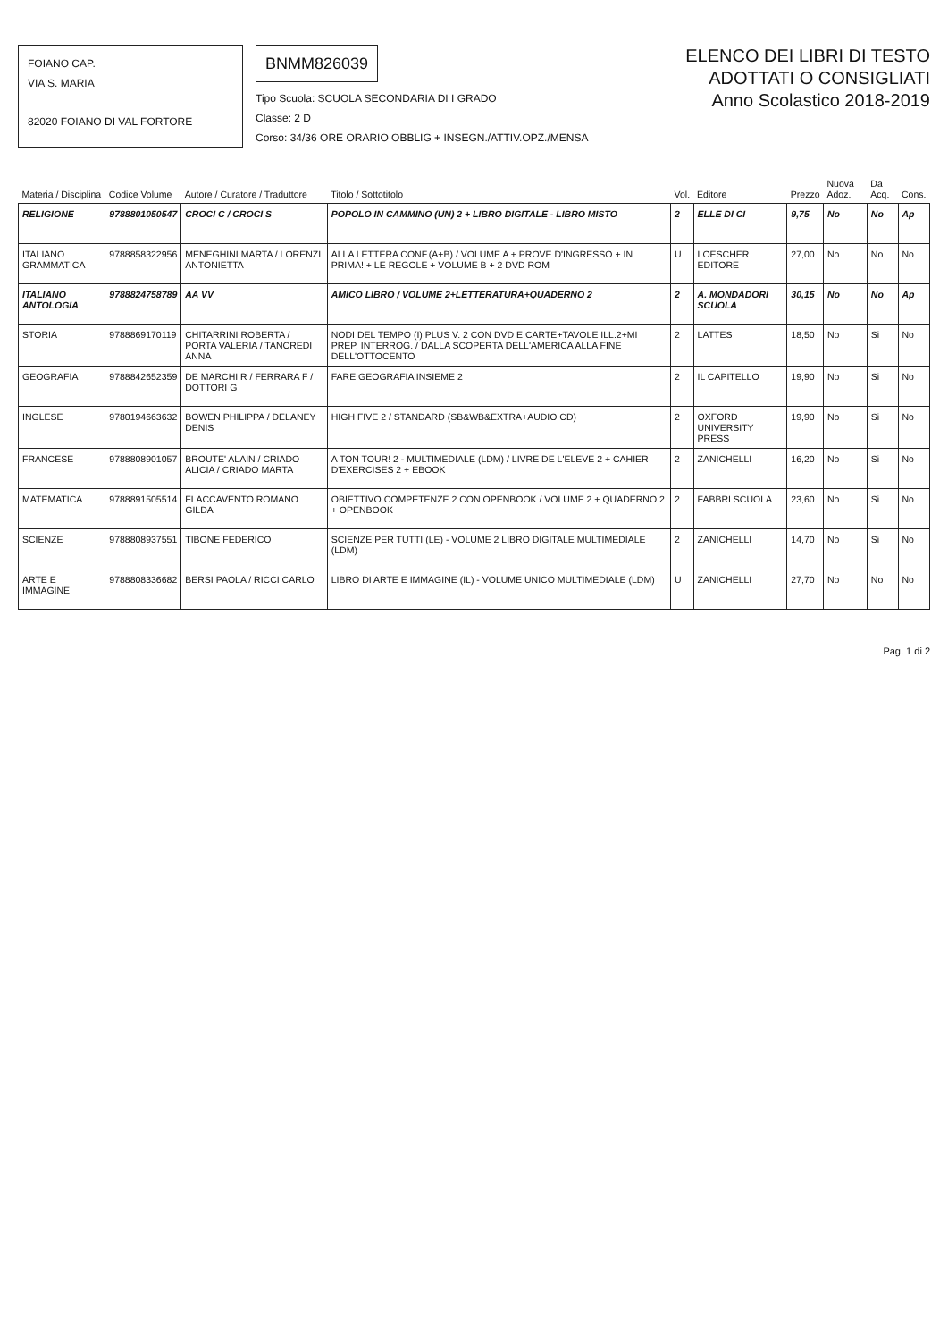FOIANO CAP.
VIA S. MARIA
82020 FOIANO DI VAL FORTORE
BNMM826039
Tipo Scuola: SCUOLA SECONDARIA DI I GRADO
Classe: 2 D
Corso: 34/36 ORE ORARIO OBBLIG + INSEGN./ATTIV.OPZ./MENSA
ELENCO DEI LIBRI DI TESTO
ADOTTATI O CONSIGLIATI
Anno Scolastico 2018-2019
| Materia / Disciplina | Codice Volume | Autore / Curatore / Traduttore | Titolo / Sottotitolo | Vol. | Editore | Prezzo | Nuova Adoz. | Da Acq. | Cons. |
| --- | --- | --- | --- | --- | --- | --- | --- | --- | --- |
| RELIGIONE | 9788801050547 | CROCI C / CROCI S | POPOLO IN CAMMINO (UN) 2 + LIBRO DIGITALE - LIBRO MISTO | 2 | ELLE DI CI | 9,75 | No | No | Ap |
| ITALIANO GRAMMATICA | 9788858322956 | MENEGHINI MARTA / LORENZI ANTONIETTA | ALLA LETTERA CONF.(A+B) / VOLUME A + PROVE D'INGRESSO + IN PRIMA! + LE REGOLE + VOLUME B + 2 DVD ROM | U | LOESCHER EDITORE | 27,00 | No | No | No |
| ITALIANO ANTOLOGIA | 9788824758789 | AA VV | AMICO LIBRO / VOLUME 2+LETTERATURA+QUADERNO 2 | 2 | A. MONDADORI SCUOLA | 30,15 | No | No | Ap |
| STORIA | 9788869170119 | CHITARRINI ROBERTA / PORTA VALERIA / TANCREDI ANNA | NODI DEL TEMPO (I) PLUS V. 2 CON DVD E CARTE+TAVOLE ILL.2+MI PREP. INTERROG. / DALLA SCOPERTA DELL'AMERICA ALLA FINE DELL'OTTOCENTO | 2 | LATTES | 18,50 | No | Si | No |
| GEOGRAFIA | 9788842652359 | DE MARCHI R / FERRARA F / DOTTORI G | FARE GEOGRAFIA INSIEME 2 | 2 | IL CAPITELLO | 19,90 | No | Si | No |
| INGLESE | 9780194663632 | BOWEN PHILIPPA / DELANEY DENIS | HIGH FIVE 2 / STANDARD (SB&WB&EXTRA+AUDIO CD) | 2 | OXFORD UNIVERSITY PRESS | 19,90 | No | Si | No |
| FRANCESE | 9788808901057 | BROUTE' ALAIN / CRIADO ALICIA / CRIADO MARTA | A TON TOUR! 2 - MULTIMEDIALE (LDM) / LIVRE DE L'ELEVE 2 + CAHIER D'EXERCISES 2 + EBOOK | 2 | ZANICHELLI | 16,20 | No | Si | No |
| MATEMATICA | 9788891505514 | FLACCAVENTO ROMANO GILDA | OBIETTIVO COMPETENZE 2 CON OPENBOOK / VOLUME 2 + QUADERNO 2 + OPENBOOK | 2 | FABBRI SCUOLA | 23,60 | No | Si | No |
| SCIENZE | 9788808937551 | TIBONE FEDERICO | SCIENZE PER TUTTI (LE) - VOLUME 2 LIBRO DIGITALE MULTIMEDIALE (LDM) | 2 | ZANICHELLI | 14,70 | No | Si | No |
| ARTE E IMMAGINE | 9788808336682 | BERSI PAOLA / RICCI CARLO | LIBRO DI ARTE E IMMAGINE (IL) - VOLUME UNICO MULTIMEDIALE (LDM) | U | ZANICHELLI | 27,70 | No | No | No |
Pag. 1 di 2